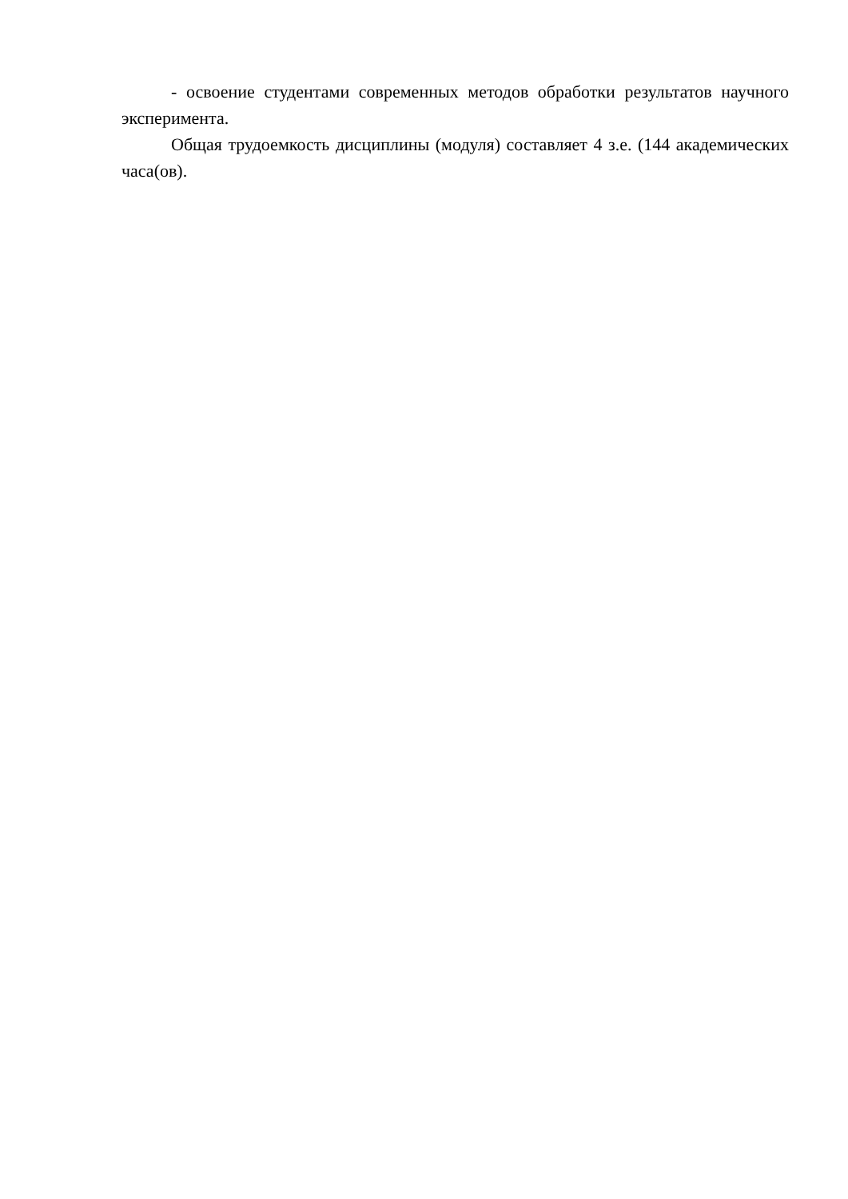- освоение студентами современных методов обработки результатов научного эксперимента.
Общая трудоемкость дисциплины (модуля) составляет 4 з.е. (144 академических часа(ов).